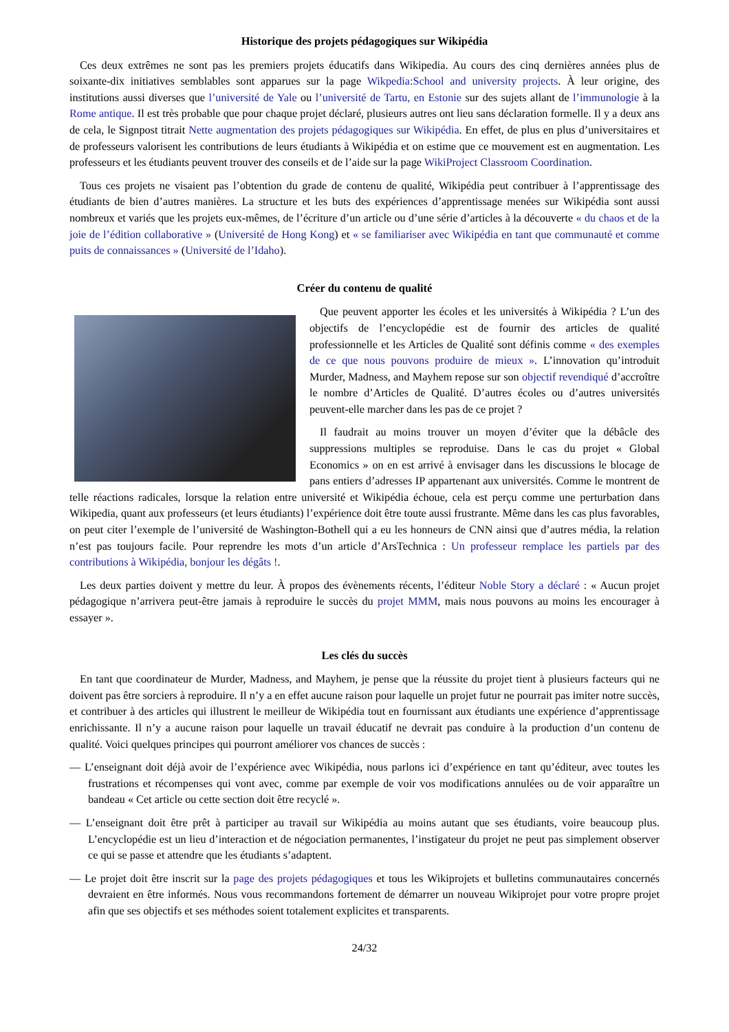Historique des projets pédagogiques sur Wikipédia
Ces deux extrêmes ne sont pas les premiers projets éducatifs dans Wikipedia. Au cours des cinq dernières années plus de soixante-dix initiatives semblables sont apparues sur la page Wikpedia:School and university projects. À leur origine, des institutions aussi diverses que l’université de Yale ou l’université de Tartu, en Estonie sur des sujets allant de l’immunologie à la Rome antique. Il est très probable que pour chaque projet déclaré, plusieurs autres ont lieu sans déclaration formelle. Il y a deux ans de cela, le Signpost titrait Nette augmentation des projets pédagogiques sur Wikipédia. En effet, de plus en plus d’universitaires et de professeurs valorisent les contributions de leurs étudiants à Wikipédia et on estime que ce mouvement est en augmentation. Les professeurs et les étudiants peuvent trouver des conseils et de l’aide sur la page WikiProject Classroom Coordination.
Tous ces projets ne visaient pas l’obtention du grade de contenu de qualité, Wikipédia peut contribuer à l’apprentissage des étudiants de bien d’autres manières. La structure et les buts des expériences d’apprentissage menées sur Wikipédia sont aussi nombreux et variés que les projets eux-mêmes, de l’écriture d’un article ou d’une série d’articles à la découverte « du chaos et de la joie de l’édition collaborative » (Université de Hong Kong) et « se familiariser avec Wikipédia en tant que communauté et comme puits de connaissances » (Université de l’Idaho).
Créer du contenu de qualité
Que peuvent apporter les écoles et les universités à Wikipédia ? L’un des objectifs de l’encyclopédie est de fournir des articles de qualité professionnelle et les Articles de Qualité sont définis comme « des exemples de ce que nous pouvons produire de mieux ». L’innovation qu’introduit Murder, Madness, and Mayhem repose sur son objectif revendiqué d’accroître le nombre d’Articles de Qualité. D’autres écoles ou d’autres universités peuvent-elle marcher dans les pas de ce projet ?
Il faudrait au moins trouver un moyen d’éviter que la débâcle des suppressions multiples se reproduise. Dans le cas du projet « Global Economics » on en est arrivé à envisager dans les discussions le blocage de pans entiers d’adresses IP appartenant aux universités. Comme le montrent de telle réactions radicales, lorsque la relation entre université et Wikipédia échoue, cela est perçu comme une perturbation dans Wikipedia, quant aux professeurs (et leurs étudiants) l’expérience doit être toute aussi frustrante. Même dans les cas plus favorables, on peut citer l’exemple de l’université de Washington-Bothell qui a eu les honneurs de CNN ainsi que d’autres média, la relation n’est pas toujours facile. Pour reprendre les mots d’un article d’ArsTechnica : Un professeur remplace les partiels par des contributions à Wikipédia, bonjour les dégâts !.
Les deux parties doivent y mettre du leur. À propos des évènements récents, l’éditeur Noble Story a déclaré : « Aucun projet pédagogique n’arrivera peut-être jamais à reproduire le succès du projet MMM, mais nous pouvons au moins les encourager à essayer ».
Les clés du succès
En tant que coordinateur de Murder, Madness, and Mayhem, je pense que la réussite du projet tient à plusieurs facteurs qui ne doivent pas être sorciers à reproduire. Il n’y a en effet aucune raison pour laquelle un projet futur ne pourrait pas imiter notre succès, et contribuer à des articles qui illustrent le meilleur de Wikipédia tout en fournissant aux étudiants une expérience d’apprentissage enrichissante. Il n’y a aucune raison pour laquelle un travail éducatif ne devrait pas conduire à la production d’un contenu de qualité. Voici quelques principes qui pourront améliorer vos chances de succès :
— L’enseignant doit déjà avoir de l’expérience avec Wikipédia, nous parlons ici d’expérience en tant qu’éditeur, avec toutes les frustrations et récompenses qui vont avec, comme par exemple de voir vos modifications annulées ou de voir apparaître un bandeau « Cet article ou cette section doit être recyclé ».
— L’enseignant doit être prêt à participer au travail sur Wikipédia au moins autant que ses étudiants, voire beaucoup plus. L’encyclopédie est un lieu d’interaction et de négociation permanentes, l’instigateur du projet ne peut pas simplement observer ce qui se passe et attendre que les étudiants s’adaptent.
— Le projet doit être inscrit sur la page des projets pédagogiques et tous les Wikiprojets et bulletins communautaires concernés devraient en être informés. Nous vous recommandons fortement de démarrer un nouveau Wikiprojet pour votre propre projet afin que ses objectifs et ses méthodes soient totalement explicites et transparents.
24/32